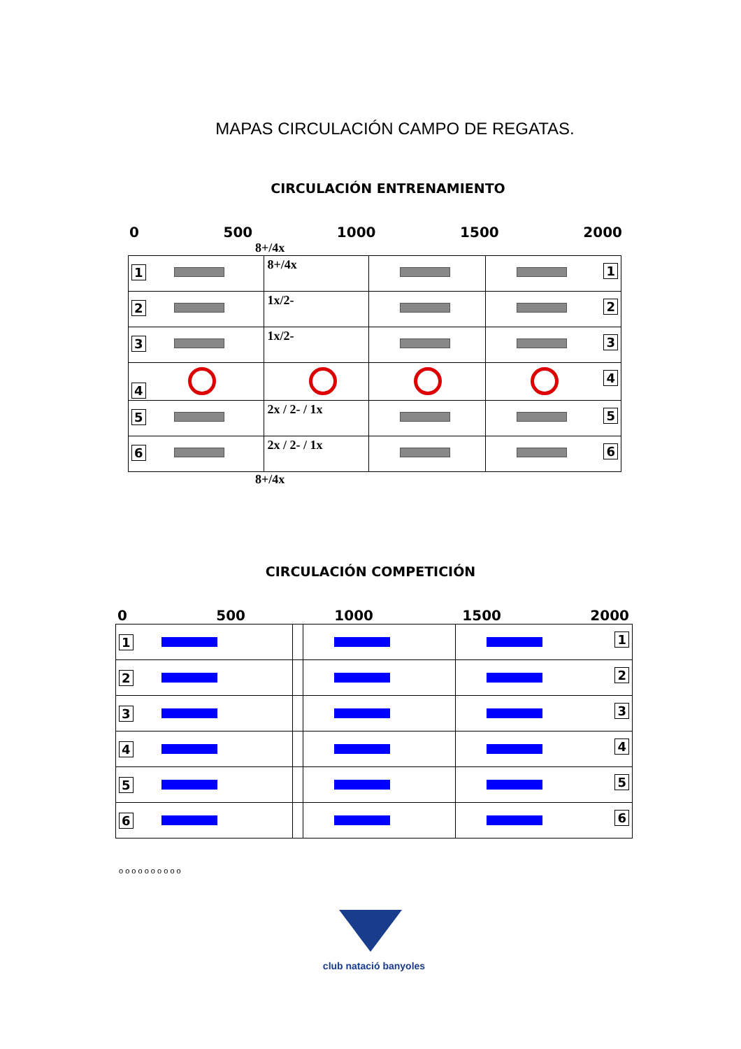MAPAS CIRCULACIÓN CAMPO DE REGATAS.
CIRCULACIÓN ENTRENAMIENTO
0 500 1000 1500 2000
8+/4x
| 1 | 8+/4x | | 1 |
| 2 | 1x/2- | | 2 |
| 3 | 1x/2- | | 3 |
| 4 | | | 4 |
| 5 | 2x / 2- / 1x | | 5 |
| 6 | 2x / 2- / 1x | | 6 |
8+/4x
CIRCULACIÓN COMPETICIÓN
0 500 1000 1500 2000
| 1 | | | 1 |
| 2 | | | 2 |
| 3 | | | 3 |
| 4 | | | 4 |
| 5 | | | 5 |
| 6 | | | 6 |
o o o o o o o o o o
club natació banyoles